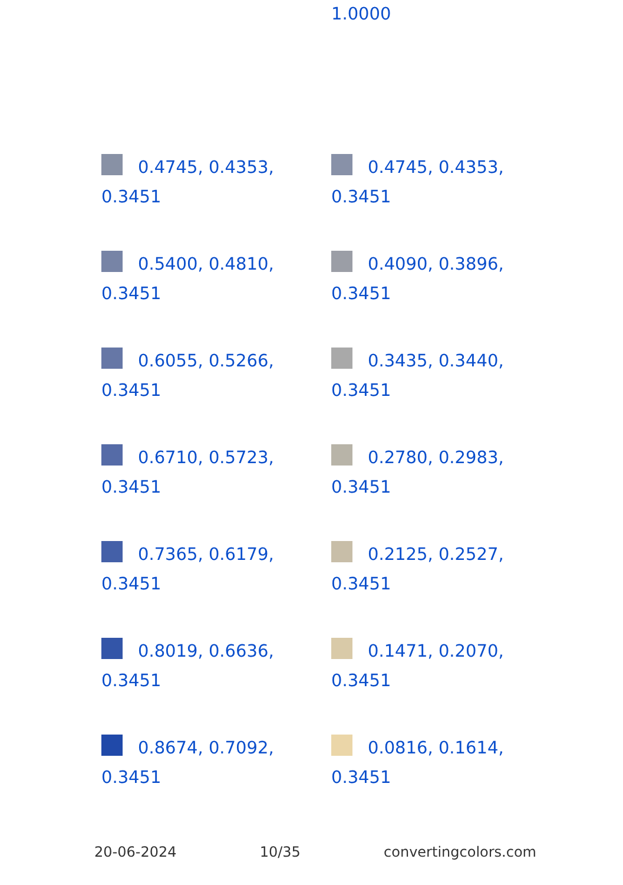1.0000
0.4745, 0.4353, 0.3451
0.4745, 0.4353, 0.3451
0.5400, 0.4810, 0.3451
0.4090, 0.3896, 0.3451
0.6055, 0.5266, 0.3451
0.3435, 0.3440, 0.3451
0.6710, 0.5723, 0.3451
0.2780, 0.2983, 0.3451
0.7365, 0.6179, 0.3451
0.2125, 0.2527, 0.3451
0.8019, 0.6636, 0.3451
0.1471, 0.2070, 0.3451
0.8674, 0.7092, 0.3451
0.0816, 0.1614, 0.3451
20-06-2024 10/35 convertingcolors.com